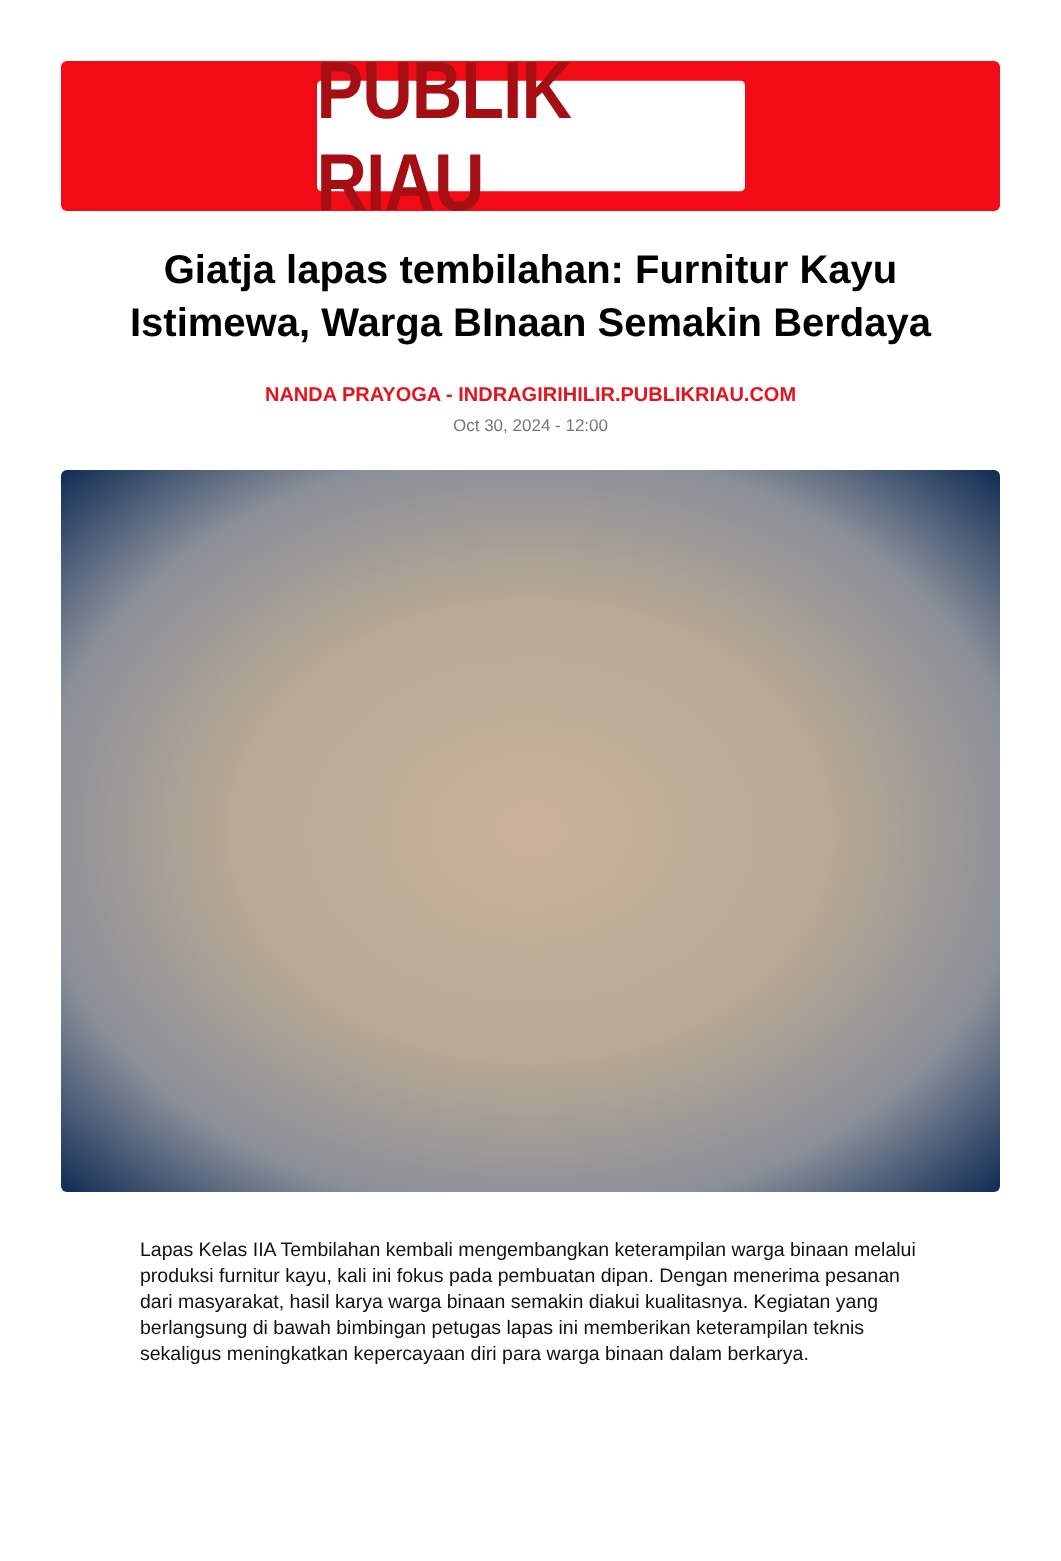PUBLIK RIAU
Giatja lapas tembilahan: Furnitur Kayu Istimewa, Warga BInaan Semakin Berdaya
NANDA PRAYOGA - INDRAGIRIHILIR.PUBLIKRIAU.COM
Oct 30, 2024 - 12:00
Lapas Kelas IIA Tembilahan kembali mengembangkan keterampilan warga binaan melalui produksi furnitur kayu, kali ini fokus pada pembuatan dipan. Dengan menerima pesanan dari masyarakat, hasil karya warga binaan semakin diakui kualitasnya. Kegiatan yang berlangsung di bawah bimbingan petugas lapas ini memberikan keterampilan teknis sekaligus meningkatkan kepercayaan diri para warga binaan dalam berkarya.